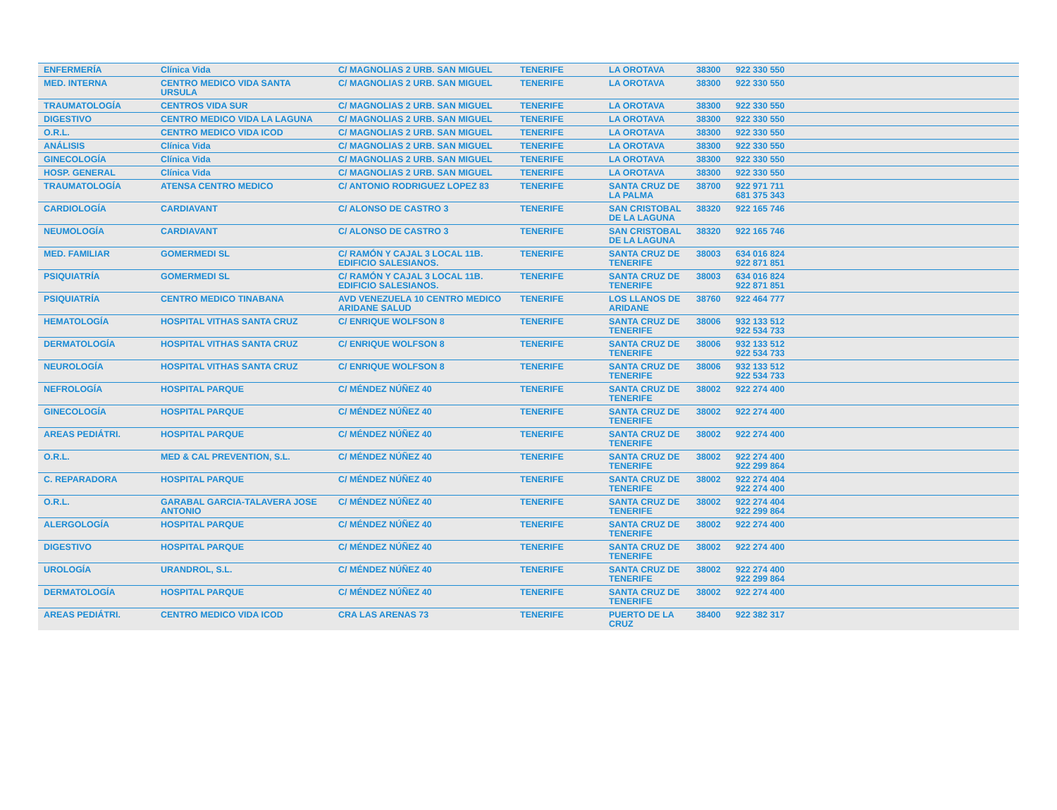| ENFERMERÍA | Clínica Vida | C/ MAGNOLIAS 2 URB. SAN MIGUEL | TENERIFE | LA OROTAVA | 38300 | 922 330 550 | |
| MED. INTERNA | CENTRO MEDICO VIDA SANTA URSULA | C/ MAGNOLIAS 2 URB. SAN MIGUEL | TENERIFE | LA OROTAVA | 38300 | 922 330 550 | |
| TRAUMATOLOGÍA | CENTROS VIDA SUR | C/ MAGNOLIAS 2 URB. SAN MIGUEL | TENERIFE | LA OROTAVA | 38300 | 922 330 550 | |
| DIGESTIVO | CENTRO MEDICO VIDA LA LAGUNA | C/ MAGNOLIAS 2 URB. SAN MIGUEL | TENERIFE | LA OROTAVA | 38300 | 922 330 550 | |
| O.R.L. | CENTRO MEDICO VIDA ICOD | C/ MAGNOLIAS 2 URB. SAN MIGUEL | TENERIFE | LA OROTAVA | 38300 | 922 330 550 | |
| ANÁLISIS | Clínica Vida | C/ MAGNOLIAS 2 URB. SAN MIGUEL | TENERIFE | LA OROTAVA | 38300 | 922 330 550 | |
| GINECOLOGÍA | Clínica Vida | C/ MAGNOLIAS 2 URB. SAN MIGUEL | TENERIFE | LA OROTAVA | 38300 | 922 330 550 | |
| HOSP. GENERAL | Clínica Vida | C/ MAGNOLIAS 2 URB. SAN MIGUEL | TENERIFE | LA OROTAVA | 38300 | 922 330 550 | |
| TRAUMATOLOGÍA | ATENSA CENTRO MEDICO | C/ ANTONIO RODRIGUEZ LOPEZ 83 | TENERIFE | SANTA CRUZ DE LA PALMA | 38700 | 922 971 711 681 375 343 | |
| CARDIOLOGÍA | CARDIAVANT | C/ ALONSO DE CASTRO 3 | TENERIFE | SAN CRISTOBAL DE LA LAGUNA | 38320 | 922 165 746 | |
| NEUMOLOGÍA | CARDIAVANT | C/ ALONSO DE CASTRO 3 | TENERIFE | SAN CRISTOBAL DE LA LAGUNA | 38320 | 922 165 746 | |
| MED. FAMILIAR | GOMERMEDI SL | C/ RAMÓN Y CAJAL 3 LOCAL 11B. EDIFICIO SALESIANOS. | TENERIFE | SANTA CRUZ DE TENERIFE | 38003 | 634 016 824 922 871 851 | |
| PSIQUIATRÍA | GOMERMEDI SL | C/ RAMÓN Y CAJAL 3 LOCAL 11B. EDIFICIO SALESIANOS. | TENERIFE | SANTA CRUZ DE TENERIFE | 38003 | 634 016 824 922 871 851 | |
| PSIQUIATRÍA | CENTRO MEDICO TINABANA | AVD VENEZUELA 10 CENTRO MEDICO ARIDANE SALUD | TENERIFE | LOS LLANOS DE ARIDANE | 38760 | 922 464 777 | |
| HEMATOLOGÍA | HOSPITAL VITHAS SANTA CRUZ | C/ ENRIQUE WOLFSON 8 | TENERIFE | SANTA CRUZ DE TENERIFE | 38006 | 932 133 512 922 534 733 | |
| DERMATOLOGÍA | HOSPITAL VITHAS SANTA CRUZ | C/ ENRIQUE WOLFSON 8 | TENERIFE | SANTA CRUZ DE TENERIFE | 38006 | 932 133 512 922 534 733 | |
| NEUROLOGÍA | HOSPITAL VITHAS SANTA CRUZ | C/ ENRIQUE WOLFSON 8 | TENERIFE | SANTA CRUZ DE TENERIFE | 38006 | 932 133 512 922 534 733 | |
| NEFROLOGÍA | HOSPITAL PARQUE | C/ MÉNDEZ NÚÑEZ 40 | TENERIFE | SANTA CRUZ DE TENERIFE | 38002 | 922 274 400 | |
| GINECOLOGÍA | HOSPITAL PARQUE | C/ MÉNDEZ NÚÑEZ 40 | TENERIFE | SANTA CRUZ DE TENERIFE | 38002 | 922 274 400 | |
| AREAS PEDIÁTRI. | HOSPITAL PARQUE | C/ MÉNDEZ NÚÑEZ 40 | TENERIFE | SANTA CRUZ DE TENERIFE | 38002 | 922 274 400 | |
| O.R.L. | MED & CAL PREVENTION, S.L. | C/ MÉNDEZ NÚÑEZ 40 | TENERIFE | SANTA CRUZ DE TENERIFE | 38002 | 922 274 400 922 299 864 | |
| C. REPARADORA | HOSPITAL PARQUE | C/ MÉNDEZ NÚÑEZ 40 | TENERIFE | SANTA CRUZ DE TENERIFE | 38002 | 922 274 404 922 274 400 | |
| O.R.L. | GARABAL GARCIA-TALAVERA JOSE ANTONIO | C/ MÉNDEZ NÚÑEZ 40 | TENERIFE | SANTA CRUZ DE TENERIFE | 38002 | 922 274 404 922 299 864 | |
| ALERGOLOGÍA | HOSPITAL PARQUE | C/ MÉNDEZ NÚÑEZ 40 | TENERIFE | SANTA CRUZ DE TENERIFE | 38002 | 922 274 400 | |
| DIGESTIVO | HOSPITAL PARQUE | C/ MÉNDEZ NÚÑEZ 40 | TENERIFE | SANTA CRUZ DE TENERIFE | 38002 | 922 274 400 | |
| UROLOGÍA | URANDROL, S.L. | C/ MÉNDEZ NÚÑEZ 40 | TENERIFE | SANTA CRUZ DE TENERIFE | 38002 | 922 274 400 922 299 864 | |
| DERMATOLOGÍA | HOSPITAL PARQUE | C/ MÉNDEZ NÚÑEZ 40 | TENERIFE | SANTA CRUZ DE TENERIFE | 38002 | 922 274 400 | |
| AREAS PEDIÁTRI. | CENTRO MEDICO VIDA ICOD | CRA LAS ARENAS 73 | TENERIFE | PUERTO DE LA CRUZ | 38400 | 922 382 317 | |